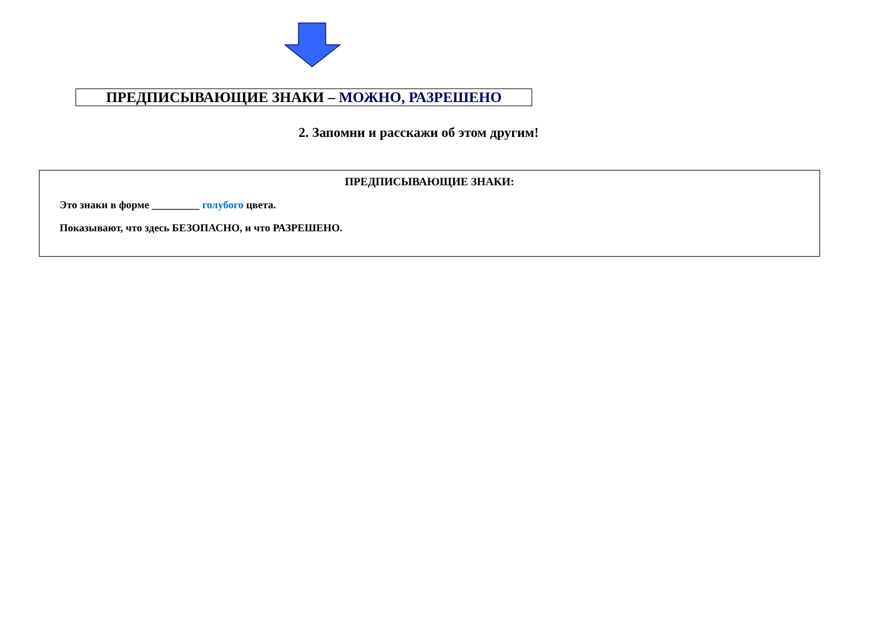ПРЕДПИСЫВАЮЩИЕ ЗНАКИ – МОЖНО, РАЗРЕШЕНО
2. Запомни и расскажи об этом другим!
ПРЕДПИСЫВАЮЩИЕ ЗНАКИ:
Это знаки в форме _________ голубого цвета.
Показывают, что здесь БЕЗОПАСНО, и что РАЗРЕШЕНО.